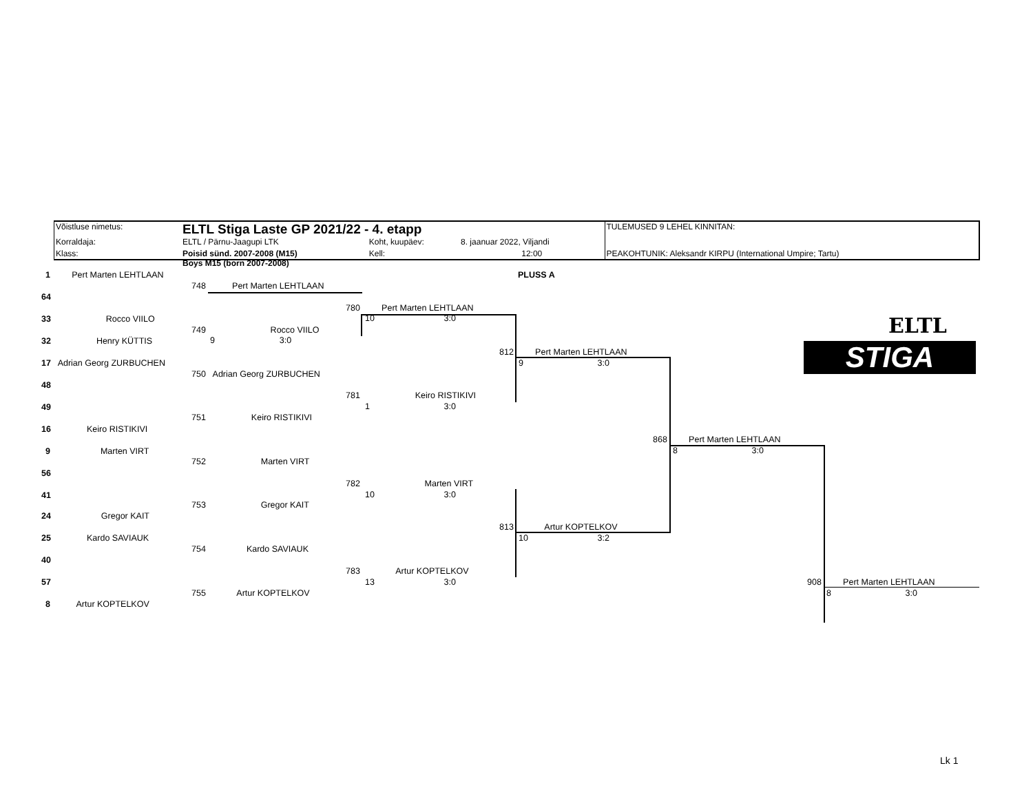| Võistluse nimetus: | ELTL Stiga Laste GP 2021/22 - 4. etapp | | | TULEMUSED 9 LEHEL KINNITAN: |
| Korraldaja: | ELTL / Pärnu-Jaagupi LTK | Koht, kuupäev: | 8. jaanuar 2022, Viljandi | |
| Klass: | Poisid sünd. 2007-2008 (M15) | Kell: | 12:00 | PEAKOHTUNIK: Aleksandr KIRPU (International Umpire; Tartu) |
Boys M15 (born 2007-2008)
PLUSS A
ELTL
STIGA
1 Pert Marten LEHTLAAN
64
33 Rocco VIILO
32 Henry KÜTTIS
17 Adrian Georg ZURBUCHEN
48
49
16 Keiro RISTIKIVI
9 Marten VIRT
56
41
24 Gregor KAIT
25 Kardo SAVIAUK
40
57
8 Artur KOPTELKOV
748 Pert Marten LEHTLAAN
749 Rocco VIILO
9 3:0
750 Adrian Georg ZURBUCHEN
751 Keiro RISTIKIVI
752 Marten VIRT
753 Gregor KAIT
754 Kardo SAVIAUK
755 Artur KOPTELKOV
780 Pert Marten LEHTLAAN
10 3:0
781 Keiro RISTIKIVI
1 3:0
782 Marten VIRT
10 3:0
783 Artur KOPTELKOV
13 3:0
812 Pert Marten LEHTLAAN
9 3:0
813 Artur KOPTELKOV
10 3:2
868 Pert Marten LEHTLAAN
8 3:0
908 Pert Marten LEHTLAAN
8 3:0
Lk 1